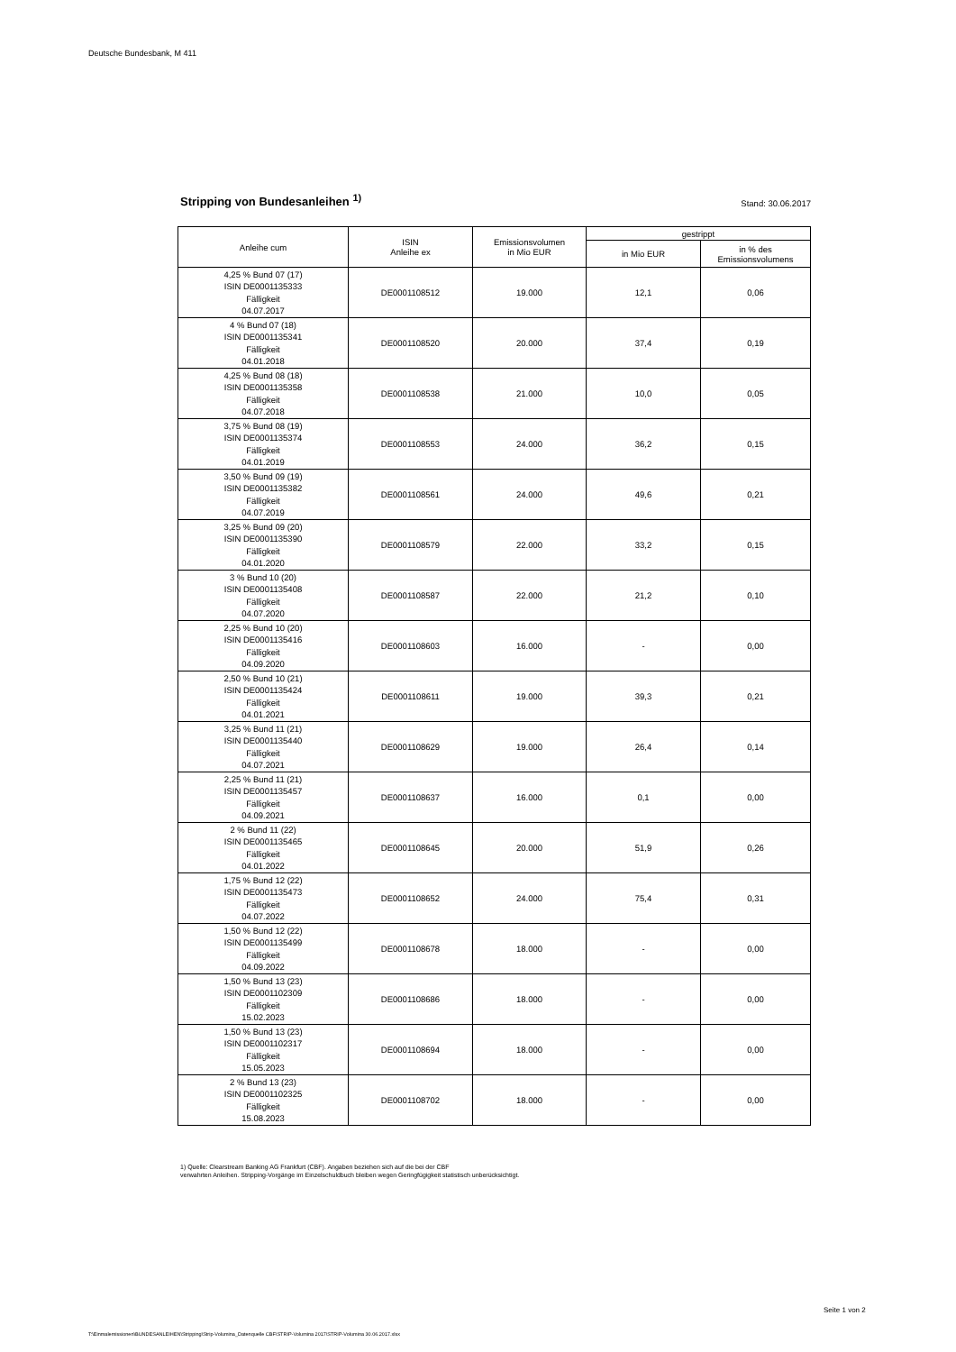Deutsche Bundesbank, M 411
Stripping von Bundesanleihen <sup>1)</sup>
Stand: 30.06.2017
| Anleihe cum | ISIN Anleihe ex | Emissionsvolumen in Mio EUR | gestrippt | |
| --- | --- | --- | --- | --- |
| | | | in Mio EUR | in % des Emissionsvolumens |
| 4,25 % Bund 07 (17) ISIN DE0001135333 Fälligkeit 04.07.2017 | DE0001108512 | 19.000 | 12,1 | 0,06 |
| 4 % Bund 07 (18) ISIN DE0001135341 Fälligkeit 04.01.2018 | DE0001108520 | 20.000 | 37,4 | 0,19 |
| 4,25 % Bund 08 (18) ISIN DE0001135358 Fälligkeit 04.07.2018 | DE0001108538 | 21.000 | 10,0 | 0,05 |
| 3,75 % Bund 08 (19) ISIN DE0001135374 Fälligkeit 04.01.2019 | DE0001108553 | 24.000 | 36,2 | 0,15 |
| 3,50 % Bund 09 (19) ISIN DE0001135382 Fälligkeit 04.07.2019 | DE0001108561 | 24.000 | 49,6 | 0,21 |
| 3,25 % Bund 09 (20) ISIN DE0001135390 Fälligkeit 04.01.2020 | DE0001108579 | 22.000 | 33,2 | 0,15 |
| 3 % Bund 10 (20) ISIN DE0001135408 Fälligkeit 04.07.2020 | DE0001108587 | 22.000 | 21,2 | 0,10 |
| 2,25 % Bund 10 (20) ISIN DE0001135416 Fälligkeit 04.09.2020 | DE0001108603 | 16.000 | - | 0,00 |
| 2,50 % Bund 10 (21) ISIN DE0001135424 Fälligkeit 04.01.2021 | DE0001108611 | 19.000 | 39,3 | 0,21 |
| 3,25 % Bund 11 (21) ISIN DE0001135440 Fälligkeit 04.07.2021 | DE0001108629 | 19.000 | 26,4 | 0,14 |
| 2,25 % Bund 11 (21) ISIN DE0001135457 Fälligkeit 04.09.2021 | DE0001108637 | 16.000 | 0,1 | 0,00 |
| 2 % Bund 11 (22) ISIN DE0001135465 Fälligkeit 04.01.2022 | DE0001108645 | 20.000 | 51,9 | 0,26 |
| 1,75 % Bund 12 (22) ISIN DE0001135473 Fälligkeit 04.07.2022 | DE0001108652 | 24.000 | 75,4 | 0,31 |
| 1,50 % Bund 12 (22) ISIN DE0001135499 Fälligkeit 04.09.2022 | DE0001108678 | 18.000 | - | 0,00 |
| 1,50 % Bund 13 (23) ISIN DE0001102309 Fälligkeit 15.02.2023 | DE0001108686 | 18.000 | - | 0,00 |
| 1,50 % Bund 13 (23) ISIN DE0001102317 Fälligkeit 15.05.2023 | DE0001108694 | 18.000 | - | 0,00 |
| 2 % Bund 13 (23) ISIN DE0001102325 Fälligkeit 15.08.2023 | DE0001108702 | 18.000 | - | 0,00 |
1) Quelle: Clearstream Banking AG Frankfurt (CBF). Angaben beziehen sich auf die bei der CBF
verwahrten Anleihen. Stripping-Vorgänge im Einzelschuldbuch bleiben wegen Geringfügigkeit statistisch unberücksichtigt.
Seite 1 von 2
T:\Einmalemissionen\BUNDESANLEIHEN\Stripping\Strip-Volumina_Datenquelle CBF\STRIP-Volumina 2017\STRIP-Volumina 30.06.2017.xlsx